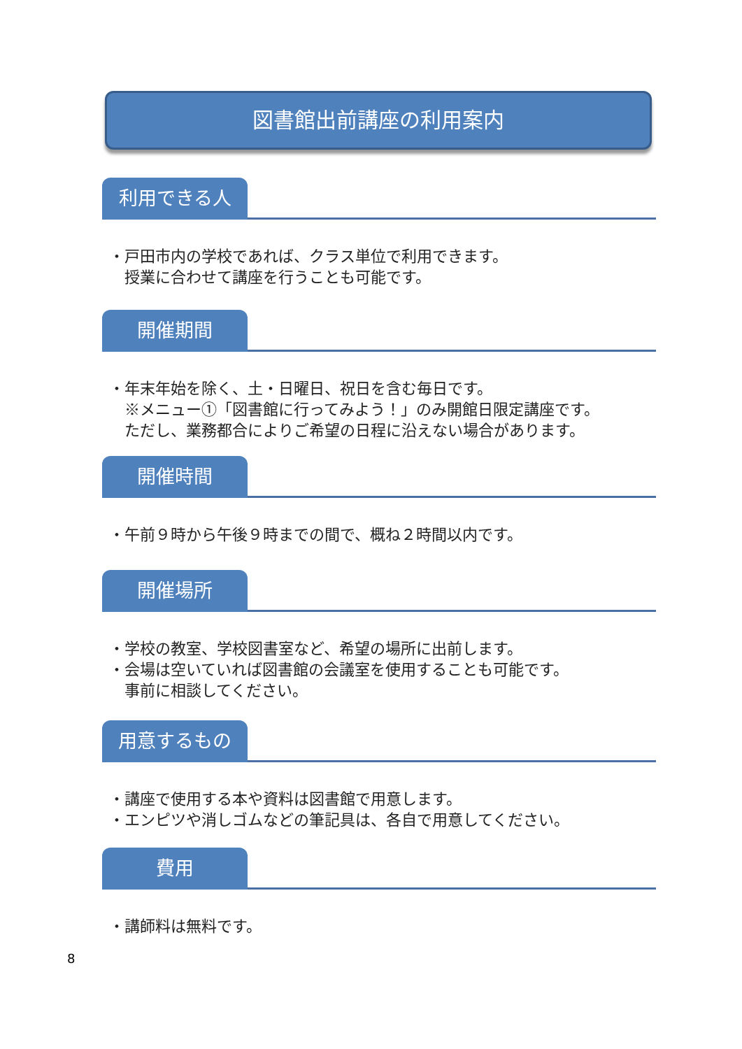図書館出前講座の利用案内
利用できる人
・戸田市内の学校であれば、クラス単位で利用できます。
　授業に合わせて講座を行うことも可能です。
開催期間
・年末年始を除く、土・日曜日、祝日を含む毎日です。
　※メニュー①「図書館に行ってみよう！」のみ開館日限定講座です。
　ただし、業務都合によりご希望の日程に沿えない場合があります。
開催時間
・午前９時から午後９時までの間で、概ね２時間以内です。
開催場所
・学校の教室、学校図書室など、希望の場所に出前します。
・会場は空いていれば図書館の会議室を使用することも可能です。
　事前に相談してください。
用意するもの
・講座で使用する本や資料は図書館で用意します。
・エンピツや消しゴムなどの筆記具は、各自で用意してください。
費用
・講師料は無料です。
8